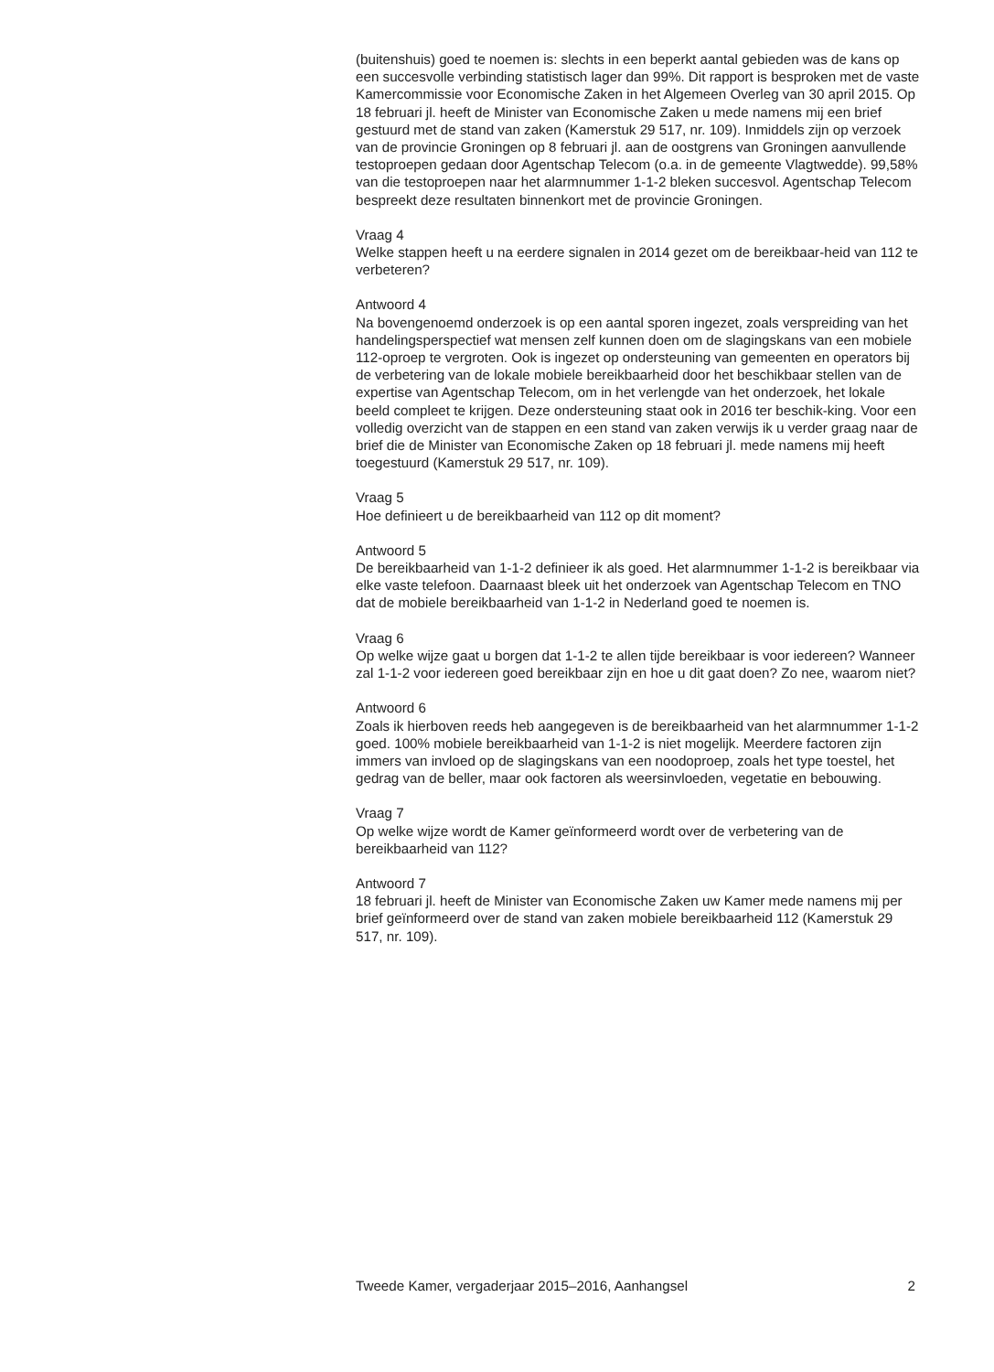(buitenshuis) goed te noemen is: slechts in een beperkt aantal gebieden was de kans op een succesvolle verbinding statistisch lager dan 99%. Dit rapport is besproken met de vaste Kamercommissie voor Economische Zaken in het Algemeen Overleg van 30 april 2015. Op 18 februari jl. heeft de Minister van Economische Zaken u mede namens mij een brief gestuurd met de stand van zaken (Kamerstuk 29 517, nr. 109). Inmiddels zijn op verzoek van de provincie Groningen op 8 februari jl. aan de oostgrens van Groningen aanvullende testoproepen gedaan door Agentschap Telecom (o.a. in de gemeente Vlagtwedde). 99,58% van die testoproepen naar het alarmnummer 1-1-2 bleken succesvol. Agentschap Telecom bespreekt deze resultaten binnenkort met de provincie Groningen.
Vraag 4
Welke stappen heeft u na eerdere signalen in 2014 gezet om de bereikbaar-heid van 112 te verbeteren?
Antwoord 4
Na bovengenoemd onderzoek is op een aantal sporen ingezet, zoals verspreiding van het handelingsperspectief wat mensen zelf kunnen doen om de slagingskans van een mobiele 112-oproep te vergroten. Ook is ingezet op ondersteuning van gemeenten en operators bij de verbetering van de lokale mobiele bereikbaarheid door het beschikbaar stellen van de expertise van Agentschap Telecom, om in het verlengde van het onderzoek, het lokale beeld compleet te krijgen. Deze ondersteuning staat ook in 2016 ter beschik-king. Voor een volledig overzicht van de stappen en een stand van zaken verwijs ik u verder graag naar de brief die de Minister van Economische Zaken op 18 februari jl. mede namens mij heeft toegestuurd (Kamerstuk 29 517, nr. 109).
Vraag 5
Hoe definieert u de bereikbaarheid van 112 op dit moment?
Antwoord 5
De bereikbaarheid van 1-1-2 definieer ik als goed. Het alarmnummer 1-1-2 is bereikbaar via elke vaste telefoon. Daarnaast bleek uit het onderzoek van Agentschap Telecom en TNO dat de mobiele bereikbaarheid van 1-1-2 in Nederland goed te noemen is.
Vraag 6
Op welke wijze gaat u borgen dat 1-1-2 te allen tijde bereikbaar is voor iedereen? Wanneer zal 1-1-2 voor iedereen goed bereikbaar zijn en hoe u dit gaat doen? Zo nee, waarom niet?
Antwoord 6
Zoals ik hierboven reeds heb aangegeven is de bereikbaarheid van het alarmnummer 1-1-2 goed. 100% mobiele bereikbaarheid van 1-1-2 is niet mogelijk. Meerdere factoren zijn immers van invloed op de slagingskans van een noodoproep, zoals het type toestel, het gedrag van de beller, maar ook factoren als weersinvloeden, vegetatie en bebouwing.
Vraag 7
Op welke wijze wordt de Kamer geïnformeerd wordt over de verbetering van de bereikbaarheid van 112?
Antwoord 7
18 februari jl. heeft de Minister van Economische Zaken uw Kamer mede namens mij per brief geïnformeerd over de stand van zaken mobiele bereikbaarheid 112 (Kamerstuk 29 517, nr. 109).
Tweede Kamer, vergaderjaar 2015–2016, Aanhangsel 2